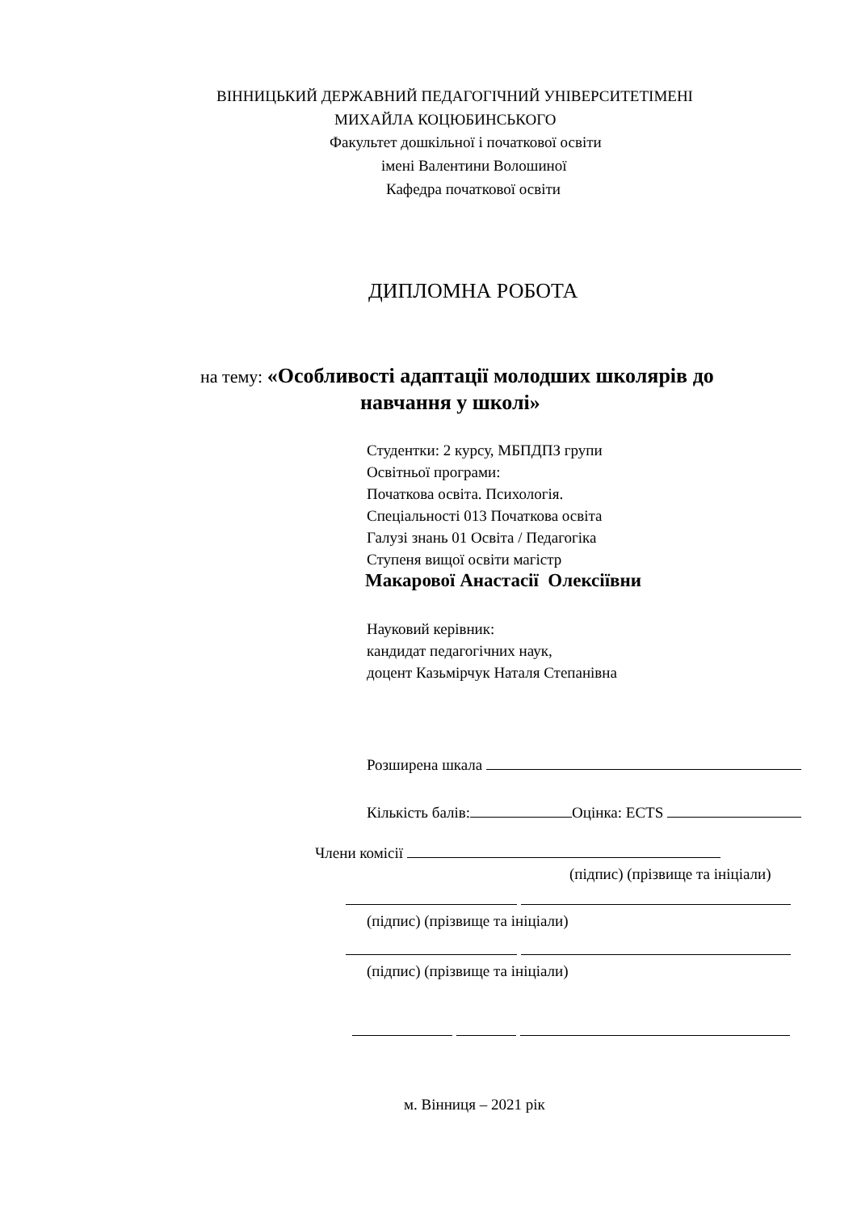ВІННИЦЬКИЙ ДЕРЖАВНИЙ ПЕДАГОГІЧНИЙ УНІВЕРСИТЕТІМЕНІ
МИХАЙЛА КОЦЮБИНСЬКОГО
Факультет дошкільної і початкової освіти
імені Валентини Волошиної
Кафедра початкової освіти
ДИПЛОМНА РОБОТА
на тему: «Особливості адаптації молодших школярів до
навчання у школі»
Студентки: 2 курсу, МБПДПЗ групи
Освітньої програми:
Початкова освіта. Психологія.
Спеціальності 013 Початкова освіта
Галузі знань 01 Освіта / Педагогіка
Ступеня вищої освіти магістр
Макарової Анастасії Олексіївни
Науковий керівник:
кандидат педагогічних наук,
доцент Казьмірчук Наталя Степанівна
Розширена шкала
Кількість балів: Оцінка: ECTS
Члени комісії
(підпис) (прізвище та ініціали)
(підпис) (прізвище та ініціали)
(підпис) (прізвище та ініціали)
м. Вінниця – 2021 рік